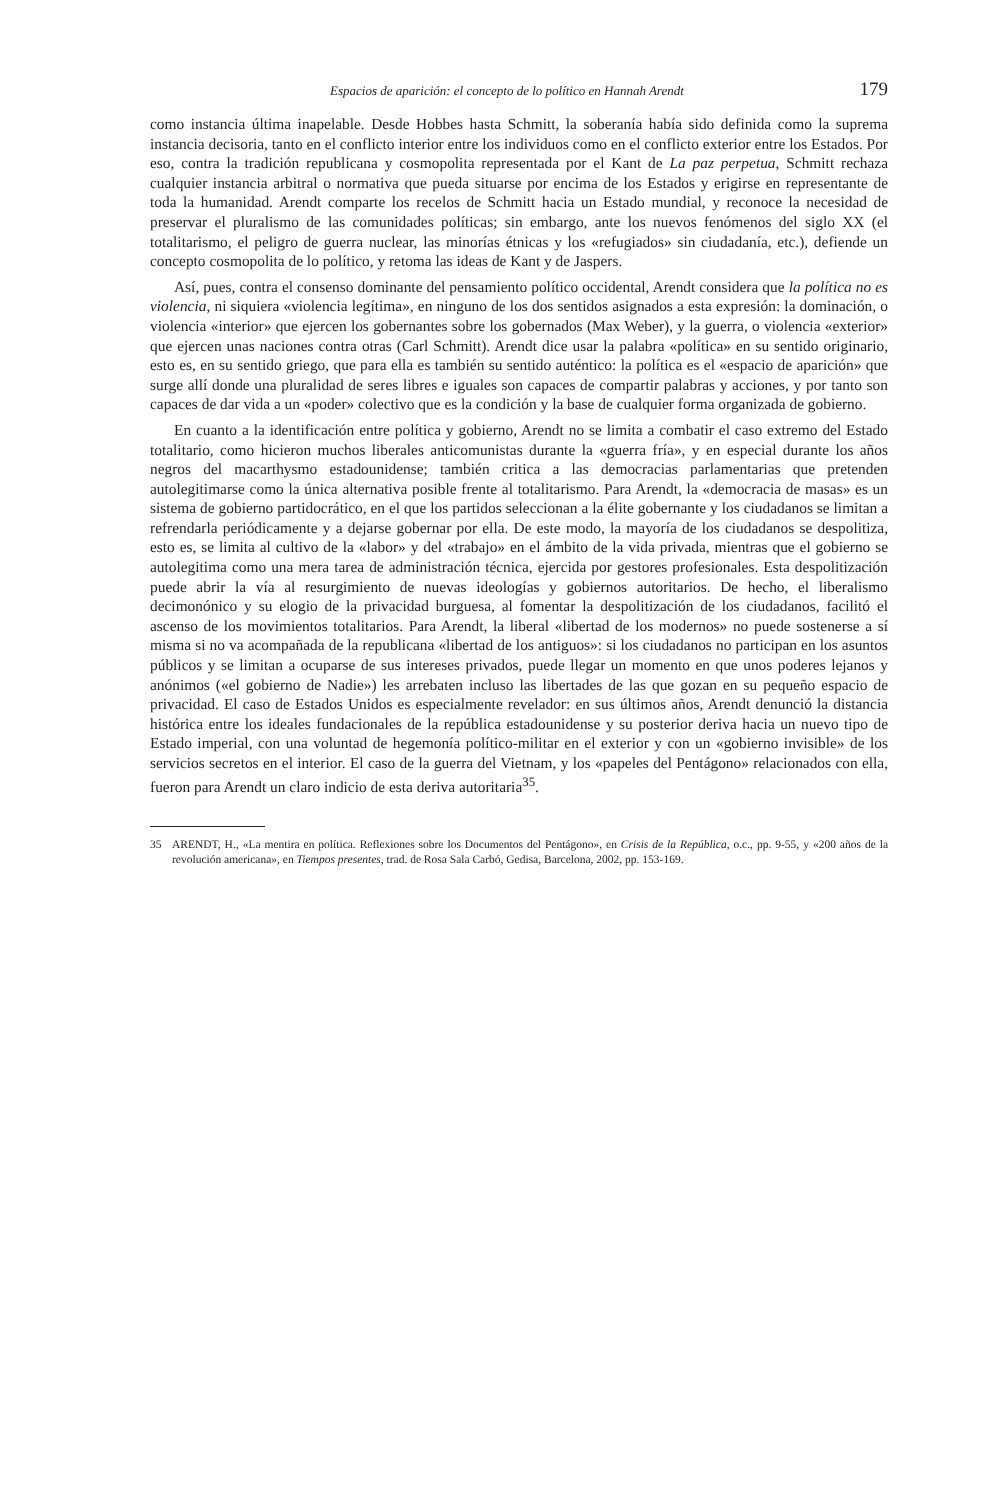Espacios de aparición: el concepto de lo político en Hannah Arendt 179
como instancia última inapelable. Desde Hobbes hasta Schmitt, la soberanía había sido definida como la suprema instancia decisoria, tanto en el conflicto interior entre los individuos como en el conflicto exterior entre los Estados. Por eso, contra la tradición republicana y cosmopolita representada por el Kant de La paz perpetua, Schmitt rechaza cualquier instancia arbitral o normativa que pueda situarse por encima de los Estados y erigirse en representante de toda la humanidad. Arendt comparte los recelos de Schmitt hacia un Estado mundial, y reconoce la necesidad de preservar el pluralismo de las comunidades políticas; sin embargo, ante los nuevos fenómenos del siglo XX (el totalitarismo, el peligro de guerra nuclear, las minorías étnicas y los «refugiados» sin ciudadanía, etc.), defiende un concepto cosmopolita de lo político, y retoma las ideas de Kant y de Jaspers.
Así, pues, contra el consenso dominante del pensamiento político occidental, Arendt considera que la política no es violencia, ni siquiera «violencia legítima», en ninguno de los dos sentidos asignados a esta expresión: la dominación, o violencia «interior» que ejercen los gobernantes sobre los gobernados (Max Weber), y la guerra, o violencia «exterior» que ejercen unas naciones contra otras (Carl Schmitt). Arendt dice usar la palabra «política» en su sentido originario, esto es, en su sentido griego, que para ella es también su sentido auténtico: la política es el «espacio de aparición» que surge allí donde una pluralidad de seres libres e iguales son capaces de compartir palabras y acciones, y por tanto son capaces de dar vida a un «poder» colectivo que es la condición y la base de cualquier forma organizada de gobierno.
En cuanto a la identificación entre política y gobierno, Arendt no se limita a combatir el caso extremo del Estado totalitario, como hicieron muchos liberales anticomunistas durante la «guerra fría», y en especial durante los años negros del macarthysmo estadounidense; también critica a las democracias parlamentarias que pretenden autolegitimarse como la única alternativa posible frente al totalitarismo. Para Arendt, la «democracia de masas» es un sistema de gobierno partidocrático, en el que los partidos seleccionan a la élite gobernante y los ciudadanos se limitan a refrendarla periódicamente y a dejarse gobernar por ella. De este modo, la mayoría de los ciudadanos se despolitiza, esto es, se limita al cultivo de la «labor» y del «trabajo» en el ámbito de la vida privada, mientras que el gobierno se autolegitima como una mera tarea de administración técnica, ejercida por gestores profesionales. Esta despolitización puede abrir la vía al resurgimiento de nuevas ideologías y gobiernos autoritarios. De hecho, el liberalismo decimonónico y su elogio de la privacidad burguesa, al fomentar la despolitización de los ciudadanos, facilitó el ascenso de los movimientos totalitarios. Para Arendt, la liberal «libertad de los modernos» no puede sostenerse a sí misma si no va acompañada de la republicana «libertad de los antiguos»: si los ciudadanos no participan en los asuntos públicos y se limitan a ocuparse de sus intereses privados, puede llegar un momento en que unos poderes lejanos y anónimos («el gobierno de Nadie») les arrebaten incluso las libertades de las que gozan en su pequeño espacio de privacidad. El caso de Estados Unidos es especialmente revelador: en sus últimos años, Arendt denunció la distancia histórica entre los ideales fundacionales de la república estadounidense y su posterior deriva hacia un nuevo tipo de Estado imperial, con una voluntad de hegemonía político-militar en el exterior y con un «gobierno invisible» de los servicios secretos en el interior. El caso de la guerra del Vietnam, y los «papeles del Pentágono» relacionados con ella, fueron para Arendt un claro indicio de esta deriva autoritaria<sup>35</sup>.
35 ARENDT, H., «La mentira en política. Reflexiones sobre los Documentos del Pentágono», en Crisis de la República, o.c., pp. 9-55, y «200 años de la revolución americana», en Tiempos presentes, trad. de Rosa Sala Carbó, Gedisa, Barcelona, 2002, pp. 153-169.